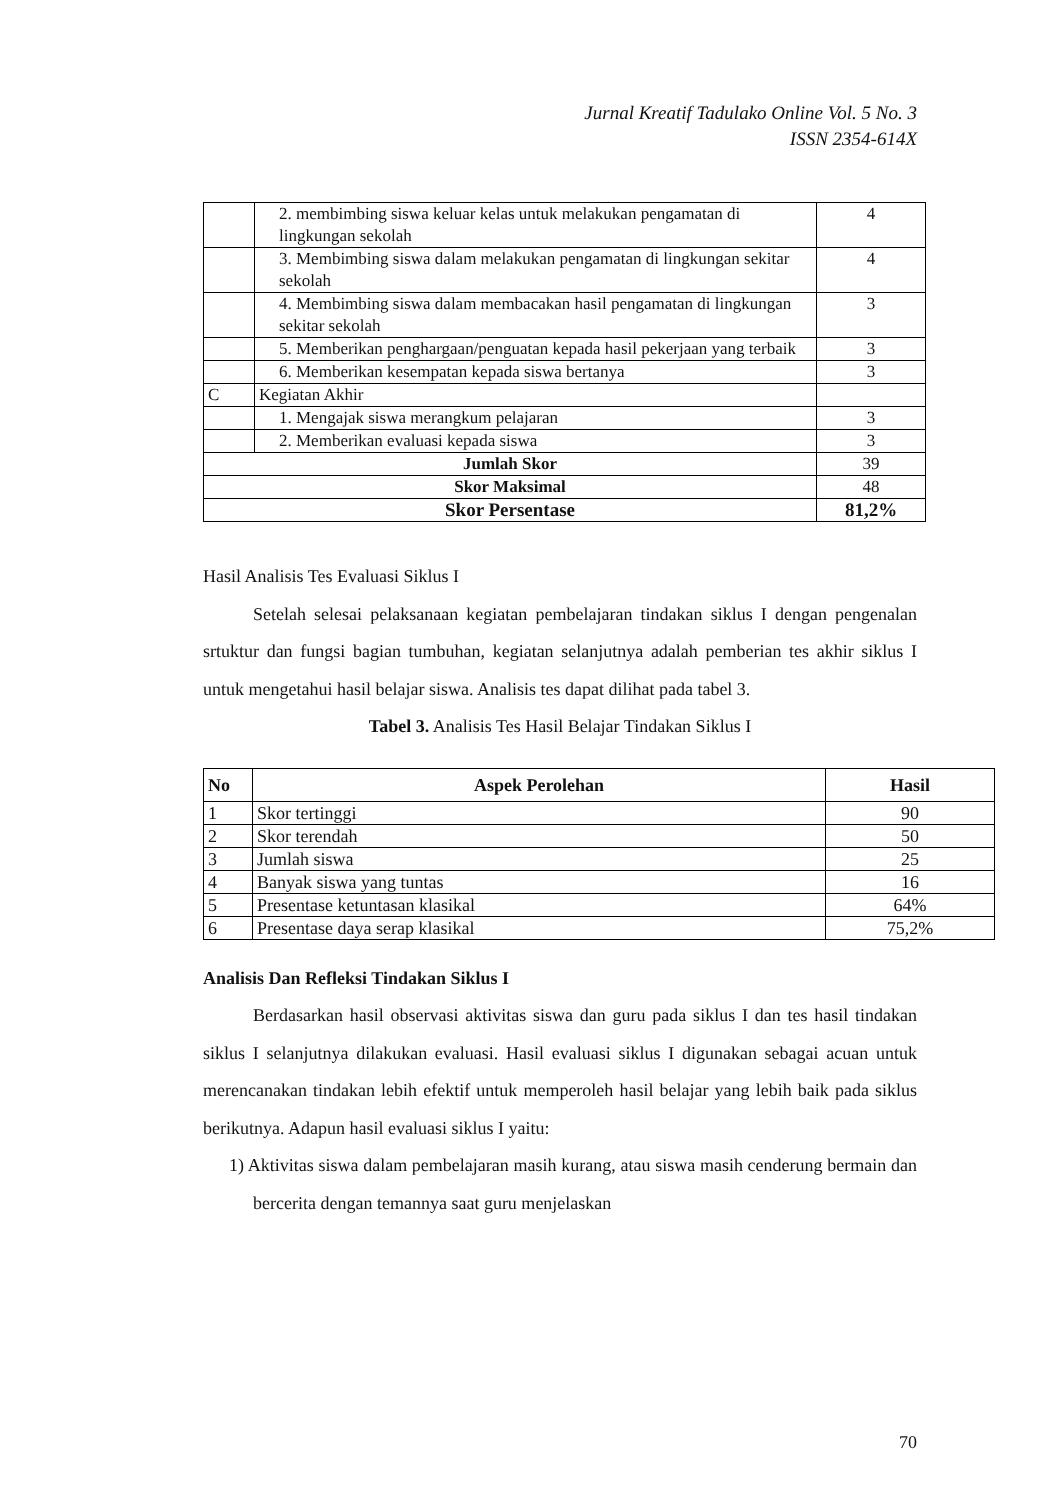Jurnal Kreatif Tadulako Online Vol. 5 No. 3
ISSN 2354-614X
| | 2. membimbing siswa keluar kelas untuk melakukan pengamatan di lingkungan sekolah | 4 |
| | 3. Membimbing siswa dalam melakukan pengamatan di lingkungan sekitar sekolah | 4 |
| | 4. Membimbing siswa dalam membacakan hasil pengamatan di lingkungan sekitar sekolah | 3 |
| | 5. Memberikan penghargaan/penguatan kepada hasil pekerjaan yang terbaik | 3 |
| | 6. Memberikan kesempatan kepada siswa bertanya | 3 |
| C | Kegiatan Akhir | |
| | 1. Mengajak siswa merangkum pelajaran | 3 |
| | 2. Memberikan evaluasi kepada siswa | 3 |
| Jumlah Skor | | 39 |
| Skor Maksimal | | 48 |
| Skor Persentase | | 81,2% |
Hasil Analisis Tes Evaluasi Siklus I
Setelah selesai pelaksanaan kegiatan pembelajaran tindakan siklus I dengan pengenalan srtuktur dan fungsi bagian tumbuhan, kegiatan selanjutnya adalah pemberian tes akhir siklus I untuk mengetahui hasil belajar siswa. Analisis tes dapat dilihat pada tabel 3.
Tabel 3. Analisis Tes Hasil Belajar Tindakan Siklus I
| No | Aspek Perolehan | Hasil |
| --- | --- | --- |
| 1 | Skor tertinggi | 90 |
| 2 | Skor terendah | 50 |
| 3 | Jumlah siswa | 25 |
| 4 | Banyak siswa yang tuntas | 16 |
| 5 | Presentase ketuntasan klasikal | 64% |
| 6 | Presentase daya serap klasikal | 75,2% |
Analisis Dan Refleksi Tindakan Siklus I
Berdasarkan hasil observasi aktivitas siswa dan guru pada siklus I dan tes hasil tindakan siklus I selanjutnya dilakukan evaluasi. Hasil evaluasi siklus I digunakan sebagai acuan untuk merencanakan tindakan lebih efektif untuk memperoleh hasil belajar yang lebih baik pada siklus berikutnya. Adapun hasil evaluasi siklus I yaitu:
1) Aktivitas siswa dalam pembelajaran masih kurang, atau siswa masih cenderung bermain dan bercerita dengan temannya saat guru menjelaskan
70